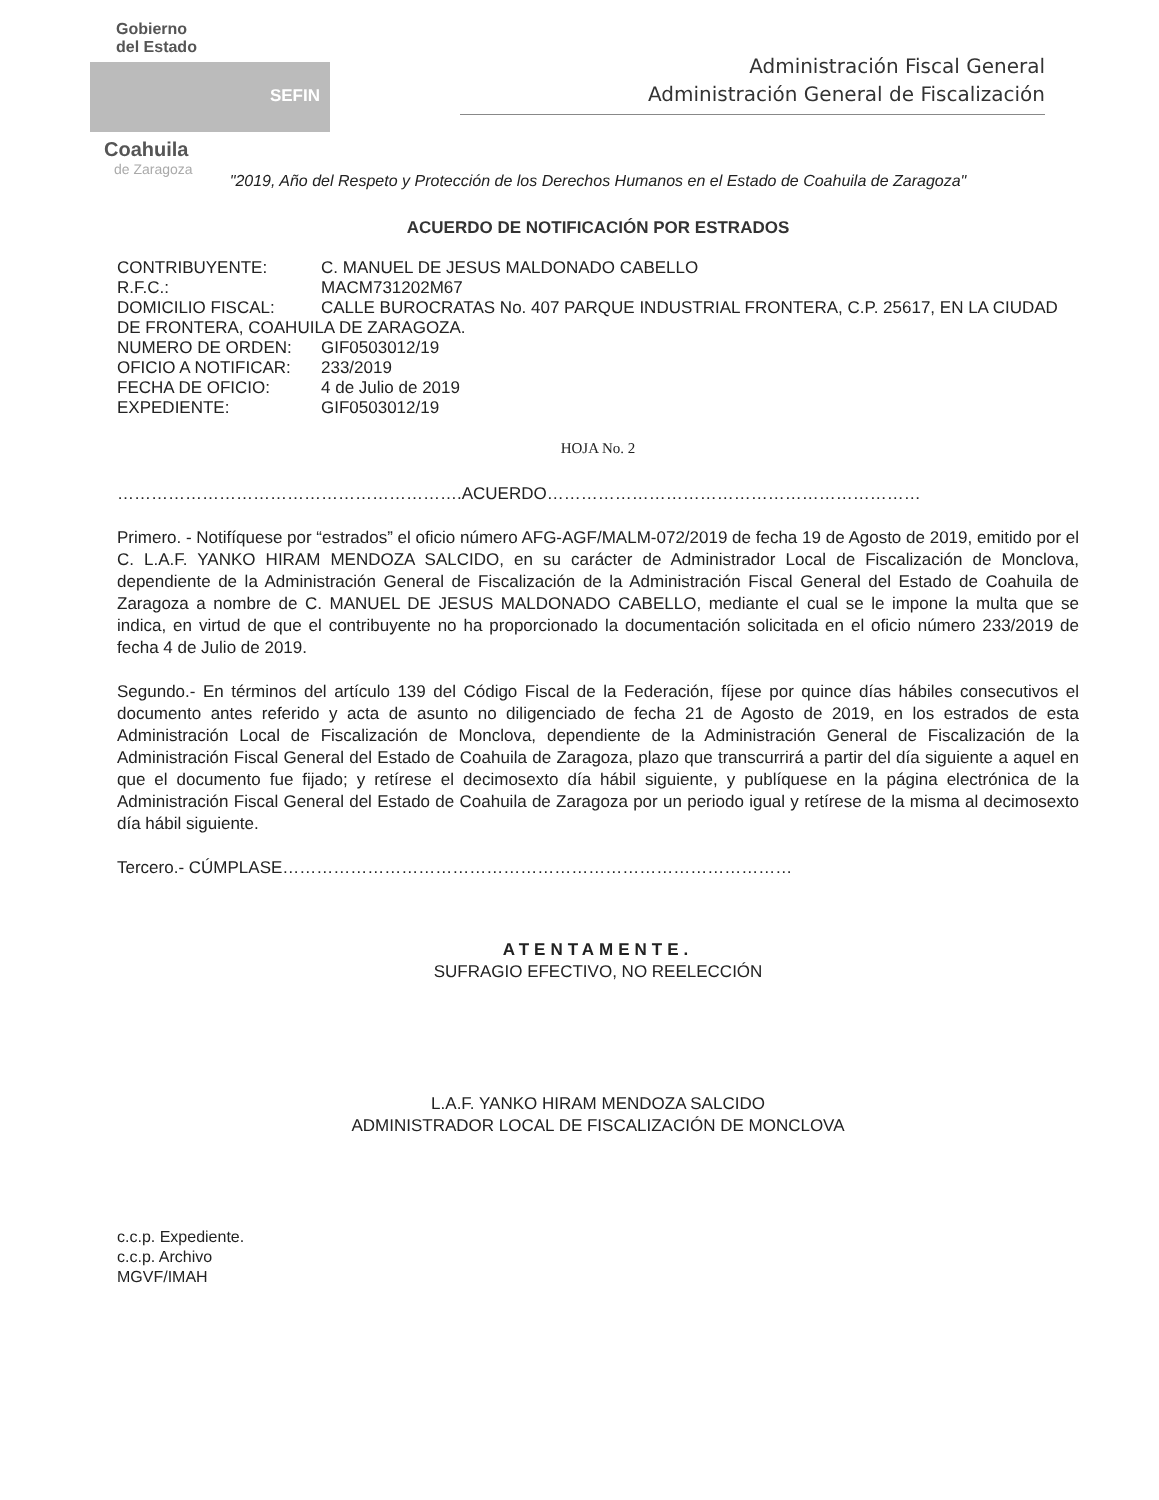Gobierno
del Estado
SEFIN
Coahuila
de Zaragoza
Administración Fiscal General
Administración General de Fiscalización
"2019, Año del Respeto y Protección de los Derechos Humanos en el Estado de Coahuila de Zaragoza"
ACUERDO DE NOTIFICACIÓN POR ESTRADOS
CONTRIBUYENTE: C. MANUEL DE JESUS MALDONADO CABELLO
R.F.C.: MACM731202M67
DOMICILIO FISCAL: CALLE BUROCRATAS No. 407 PARQUE INDUSTRIAL FRONTERA, C.P. 25617, EN LA CIUDAD DE FRONTERA, COAHUILA DE ZARAGOZA.
NUMERO DE ORDEN: GIF0503012/19
OFICIO A NOTIFICAR: 233/2019
FECHA DE OFICIO: 4 de Julio de 2019
EXPEDIENTE: GIF0503012/19
HOJA No. 2
…………………………………………………….ACUERDO…………………………………………………………
Primero. - Notifíquese por “estrados” el oficio número AFG-AGF/MALM-072/2019 de fecha 19 de Agosto de 2019, emitido por el C. L.A.F. YANKO HIRAM MENDOZA SALCIDO, en su carácter de Administrador Local de Fiscalización de Monclova, dependiente de la Administración General de Fiscalización de la Administración Fiscal General del Estado de Coahuila de Zaragoza a nombre de C. MANUEL DE JESUS MALDONADO CABELLO, mediante el cual se le impone la multa que se indica, en virtud de que el contribuyente no ha proporcionado la documentación solicitada en el oficio número 233/2019 de fecha 4 de Julio de 2019.
Segundo.- En términos del artículo 139 del Código Fiscal de la Federación, fíjese por quince días hábiles consecutivos el documento antes referido y acta de asunto no diligenciado de fecha 21 de Agosto de 2019, en los estrados de esta Administración Local de Fiscalización de Monclova, dependiente de la Administración General de Fiscalización de la Administración Fiscal General del Estado de Coahuila de Zaragoza, plazo que transcurrirá a partir del día siguiente a aquel en que el documento fue fijado; y retírese el decimosexto día hábil siguiente, y publíquese en la página electrónica de la Administración Fiscal General del Estado de Coahuila de Zaragoza por un periodo igual y retírese de la misma al decimosexto día hábil siguiente.
Tercero.- CÚMPLASE………………………………………………………………………………
ATENTAMENTE.
SUFRAGIO EFECTIVO, NO REELECCIÓN
L.A.F. YANKO HIRAM MENDOZA SALCIDO
ADMINISTRADOR LOCAL DE FISCALIZACIÓN DE MONCLOVA
c.c.p. Expediente.
c.c.p. Archivo
MGVF/IMAH